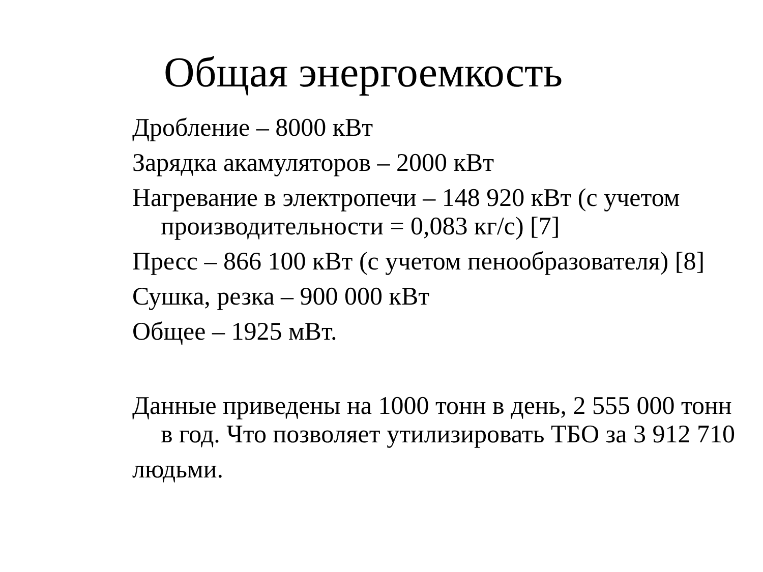Общая энергоемкость
Дробление – 8000 кВт
Зарядка акамуляторов – 2000 кВт
Нагревание в электропечи – 148 920 кВт (с учетом производительности = 0,083 кг/с) [7]
Пресс – 866 100 кВт (с учетом пенообразователя) [8]
Сушка, резка – 900 000 кВт
Общее – 1925 мВт.
Данные приведены на 1000 тонн в день, 2 555 000 тонн в год. Что позволяет утилизировать ТБО за 3 912 710
людьми.